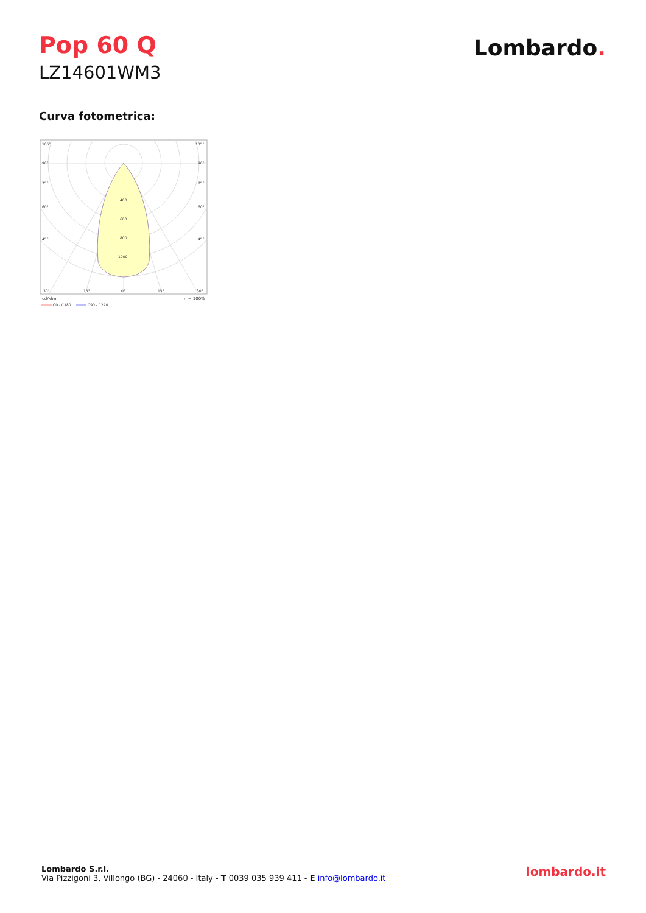Pop 60 Q
LZ14601WM3
Lombardo.
Curva fotometrica:
105°
105°
90°
90°
75°
75°
60°
60°
45°
45°
400
600
800
1000
30°
15°
0°
15°
30°
cd/klm
η = 100%
C0 - C180
C90 - C270
Lombardo S.r.l.
Via Pizzigoni 3, Villongo (BG) - 24060 - Italy - T 0039 035 939 411 - E info@lombardo.it
lombardo.it